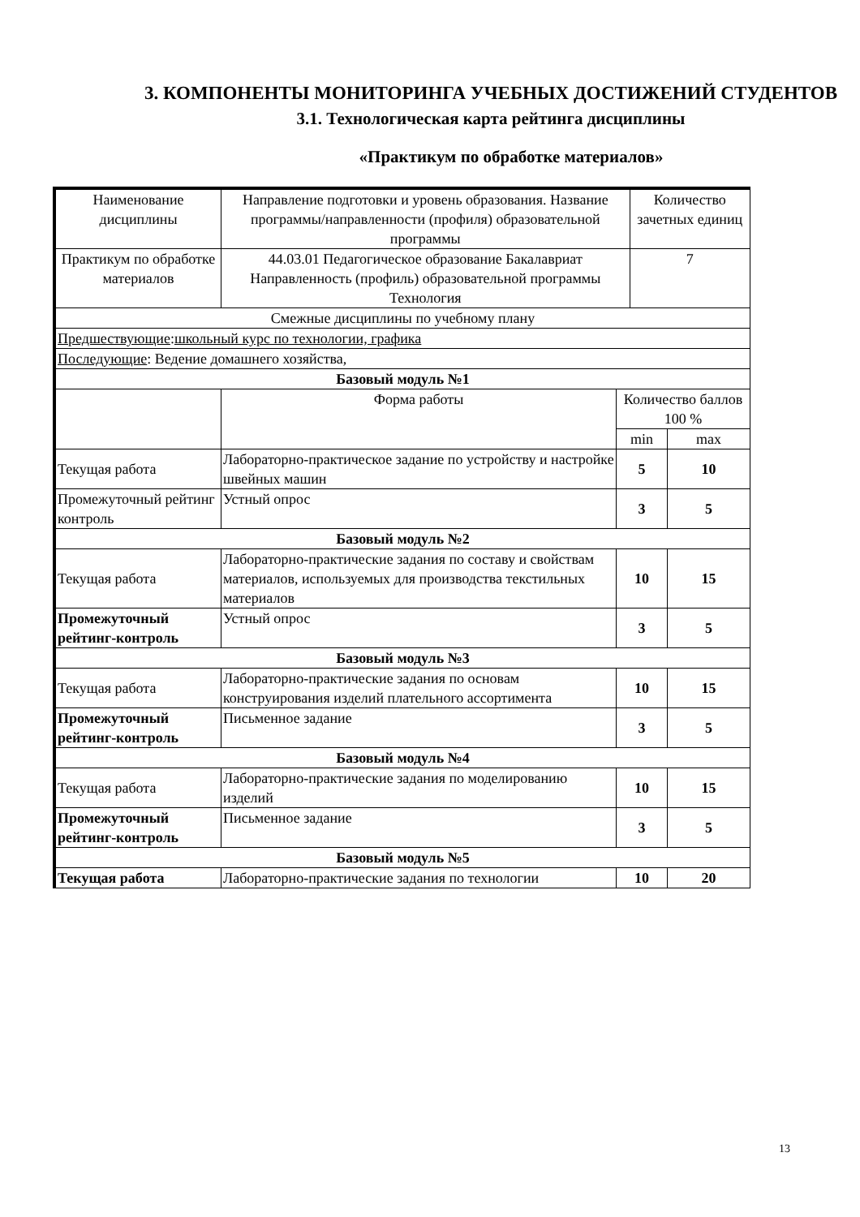3. КОМПОНЕНТЫ МОНИТОРИНГА УЧЕБНЫХ ДОСТИЖЕНИЙ СТУДЕНТОВ
3.1. Технологическая карта рейтинга дисциплины
«Практикум по обработке материалов»
| Наименование дисциплины | Направление подготовки и уровень образования. Название программы/направленности (профиля) образовательной программы | | Количество зачетных единиц | |
| Практикум по обработке материалов | 44.03.01 Педагогическое образование Бакалавриат Направленность (профиль) образовательной программы Технология | | 7 | |
| Смежные дисциплины по учебному плану | | | | |
| Предшествующие : школьный курс по технологии, графика | | | | |
| Последующие : Ведение домашнего хозяйства, | | | | |
| Базовый модуль №1 | | | | |
| | Форма работы | Количество баллов 100 % | | |
| | | min | | max |
| Текущая работа | Лабораторно-практическое задание по устройству и настройке швейных машин | 5 | | 10 |
| Промежуточный рейтинг контроль | Устный опрос | 3 | | 5 |
| Базовый модуль №2 | | | | |
| Текущая работа | Лабораторно-практические задания по составу и свойствам материалов, используемых для производства текстильных материалов | 10 | | 15 |
| Промежуточный рейтинг-контроль | Устный опрос | 3 | | 5 |
| Базовый модуль №3 | | | | |
| Текущая работа | Лабораторно-практические задания по основам конструирования изделий плательного ассортимента | 10 | | 15 |
| Промежуточный рейтинг-контроль | Письменное задание | 3 | | 5 |
| Базовый модуль №4 | | | | |
| Текущая работа | Лабораторно-практические задания по моделированию изделий | 10 | | 15 |
| Промежуточный рейтинг-контроль | Письменное задание | 3 | | 5 |
| Базовый модуль №5 | | | | |
| Текущая работа | Лабораторно-практические задания по технологии | 10 | | 20 |
13